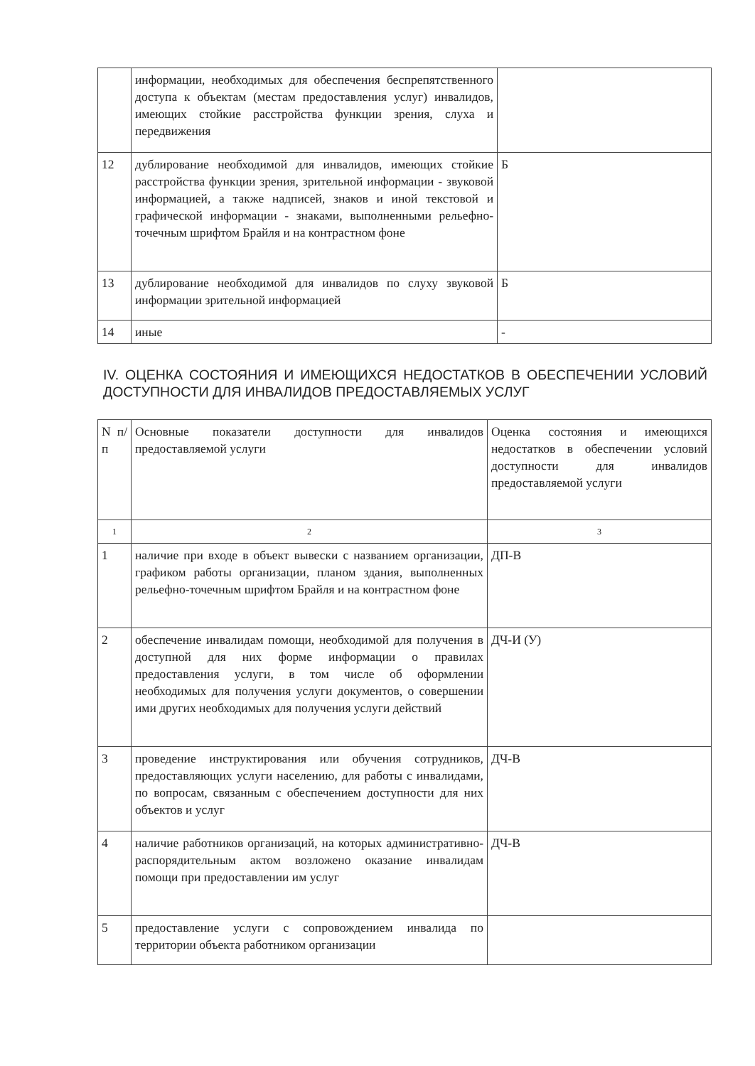| | информации, необходимых для обеспечения беспрепятственного доступа к объектам (местам предоставления услуг) инвалидов, имеющих стойкие расстройства функции зрения, слуха и передвижения | |
| 12 | дублирование необходимой для инвалидов, имеющих стойкие расстройства функции зрения, зрительной информации - звуковой информацией, а также надписей, знаков и иной текстовой и графической информации - знаками, выполненными рельефно-точечным шрифтом Брайля и на контрастном фоне | Б |
| 13 | дублирование необходимой для инвалидов по слуху звуковой информации зрительной информацией | Б |
| 14 | иные | - |
IV. ОЦЕНКА СОСТОЯНИЯ И ИМЕЮЩИХСЯ НЕДОСТАТКОВ В ОБЕСПЕЧЕНИИ УСЛОВИЙ ДОСТУПНОСТИ ДЛЯ ИНВАЛИДОВ ПРЕДОСТАВЛЯЕМЫХ УСЛУГ
| N п/п | Основные показатели доступности для инвалидов предоставляемой услуги | Оценка состояния и имеющихся недостатков в обеспечении условий доступности для инвалидов предоставляемой услуги |
| 1 | 2 | 3 |
| 1 | наличие при входе в объект вывески с названием организации, графиком работы организации, планом здания, выполненных рельефно-точечным шрифтом Брайля и на контрастном фоне | ДП-В |
| 2 | обеспечение инвалидам помощи, необходимой для получения в доступной для них форме информации о правилах предоставления услуги, в том числе об оформлении необходимых для получения услуги документов, о совершении ими других необходимых для получения услуги действий | ДЧ-И (У) |
| 3 | проведение инструктирования или обучения сотрудников, предоставляющих услуги населению, для работы с инвалидами, по вопросам, связанным с обеспечением доступности для них объектов и услуг | ДЧ-В |
| 4 | наличие работников организаций, на которых административно-распорядительным актом возложено оказание инвалидам помощи при предоставлении им услуг | ДЧ-В |
| 5 | предоставление услуги с сопровождением инвалида по территории объекта работником организации | |